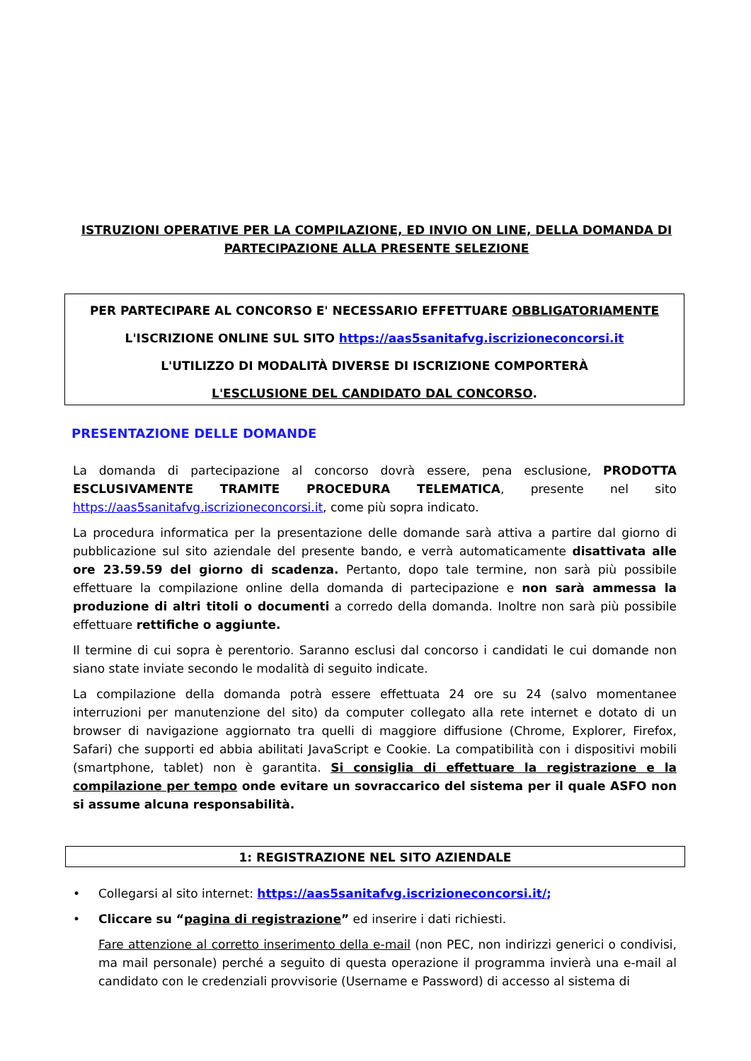ISTRUZIONI OPERATIVE PER LA COMPILAZIONE, ED INVIO ON LINE, DELLA DOMANDA DI PARTECIPAZIONE ALLA PRESENTE SELEZIONE
PER PARTECIPARE AL CONCORSO E' NECESSARIO EFFETTUARE OBBLIGATORIAMENTE
L'ISCRIZIONE ONLINE SUL SITO https://aas5sanitafvg.iscrizioneconcorsi.it
L'UTILIZZO DI MODALITÀ DIVERSE DI ISCRIZIONE COMPORTERÀ
L'ESCLUSIONE DEL CANDIDATO DAL CONCORSO.
PRESENTAZIONE DELLE DOMANDE
La domanda di partecipazione al concorso dovrà essere, pena esclusione, PRODOTTA ESCLUSIVAMENTE TRAMITE PROCEDURA TELEMATICA, presente nel sito https://aas5sanitafvg.iscrizioneconcorsi.it, come più sopra indicato.
La procedura informatica per la presentazione delle domande sarà attiva a partire dal giorno di pubblicazione sul sito aziendale del presente bando, e verrà automaticamente disattivata alle ore 23.59.59 del giorno di scadenza. Pertanto, dopo tale termine, non sarà più possibile effettuare la compilazione online della domanda di partecipazione e non sarà ammessa la produzione di altri titoli o documenti a corredo della domanda. Inoltre non sarà più possibile effettuare rettifiche o aggiunte.
Il termine di cui sopra è perentorio. Saranno esclusi dal concorso i candidati le cui domande non siano state inviate secondo le modalità di seguito indicate.
La compilazione della domanda potrà essere effettuata 24 ore su 24 (salvo momentanee interruzioni per manutenzione del sito) da computer collegato alla rete internet e dotato di un browser di navigazione aggiornato tra quelli di maggiore diffusione (Chrome, Explorer, Firefox, Safari) che supporti ed abbia abilitati JavaScript e Cookie. La compatibilità con i dispositivi mobili (smartphone, tablet) non è garantita. Si consiglia di effettuare la registrazione e la compilazione per tempo onde evitare un sovraccarico del sistema per il quale ASFO non si assume alcuna responsabilità.
1: REGISTRAZIONE NEL SITO AZIENDALE
• Collegarsi al sito internet: https://aas5sanitafvg.iscrizioneconcorsi.it/;
• Cliccare su “pagina di registrazione” ed inserire i dati richiesti.
Fare attenzione al corretto inserimento della e-mail (non PEC, non indirizzi generici o condivisi, ma mail personale) perché a seguito di questa operazione il programma invierà una e-mail al candidato con le credenziali provvisorie (Username e Password) di accesso al sistema di